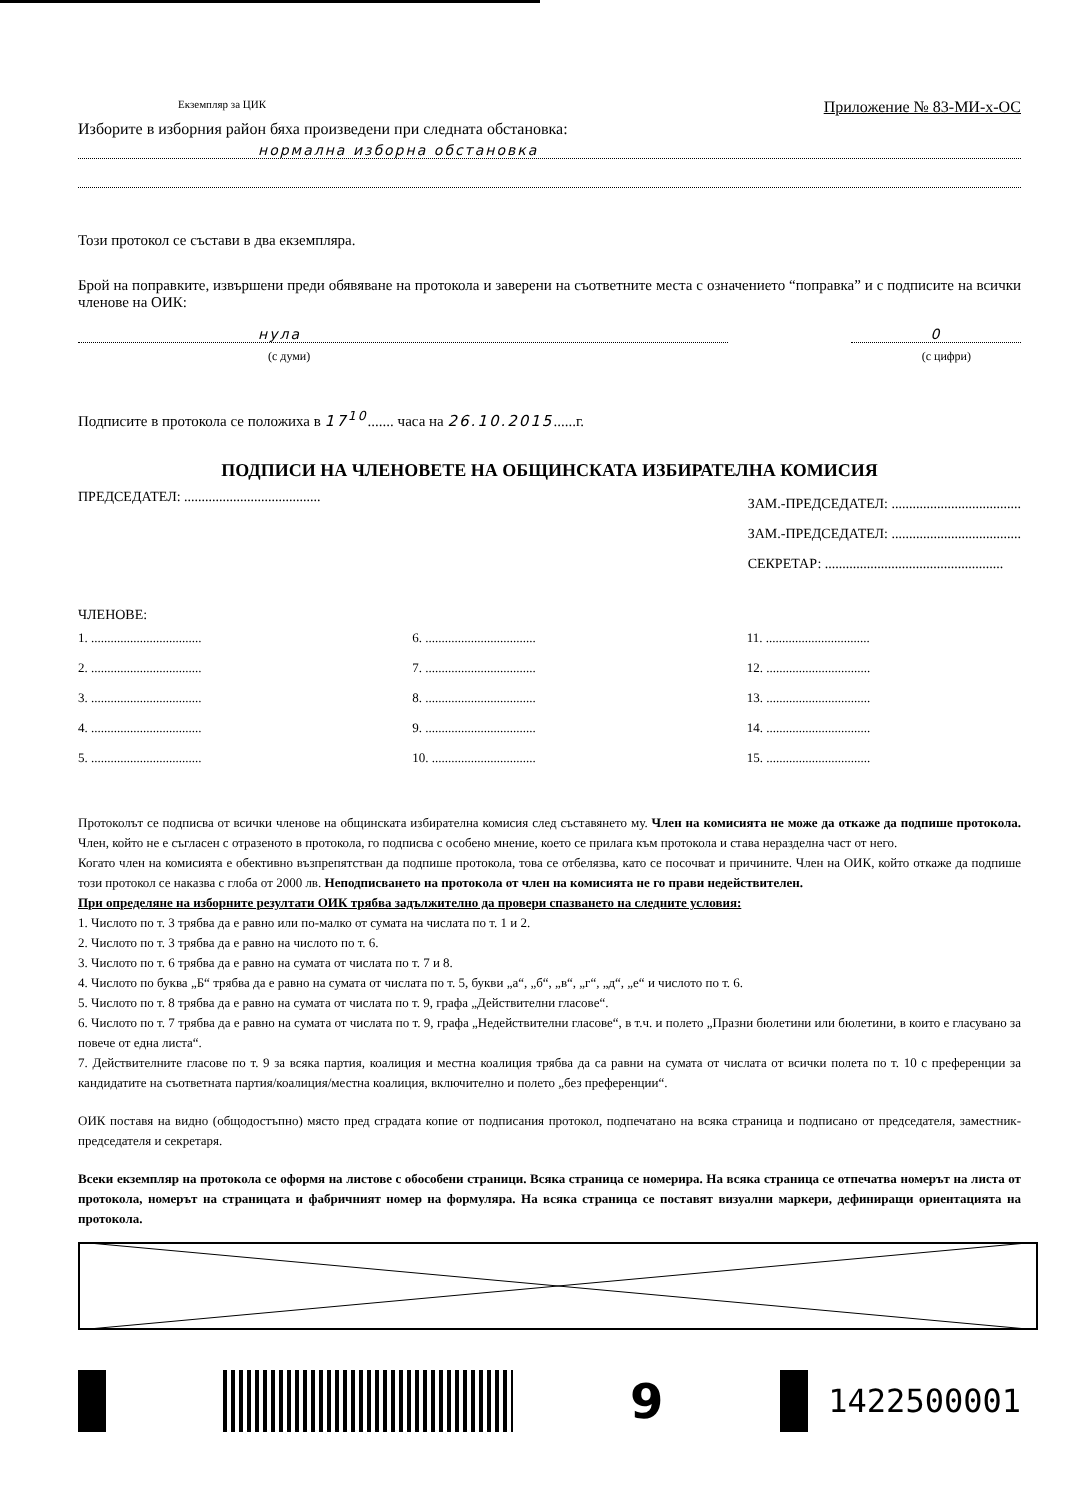Екземпляр за ЦИК Приложение № 83-МИ-х-ОС
Изборите в изборния район бяха произведени при следната обстановка:
нормална изборна обстановка
Този протокол се състави в два екземпляра.
Брой на поправките, извършени преди обявяване на протокола и заверени на съответните места с означението “поправка” и с подписите на всички членове на ОИК:
нула 0
(с думи) (с цифри)
Подписите в протокола се положиха в 17<sup>10</sup>....... часа на 26.10.2015......г.
ПОДПИСИ НА ЧЛЕНОВЕТЕ НА ОБЩИНСКАТА ИЗБИРАТЕЛНА КОМИСИЯ
ПРЕДСЕДАТЕЛ: ....................................... ЗАМ.-ПРЕДСЕДАТЕЛ: .....................................
ЗАМ.-ПРЕДСЕДАТЕЛ: .....................................
СЕКРЕТАР: ...................................................
ЧЛЕНОВЕ:
1. ..................................
2. ..................................
3. ..................................
4. ..................................
5. ..................................
6. ..................................
7. ..................................
8. ..................................
9. ..................................
10. ................................
11. ................................
12. ................................
13. ................................
14. ................................
15. ................................
Протоколът се подписва от всички членове на общинската избирателна комисия след съставянето му. Член на комисията не може да откаже да подпише протокола. Член, който не е съгласен с отразеното в протокола, го подписва с особено мнение, което се прилага към протокола и става неразделна част от него.
Когато член на комисията е обективно възпрепятстван да подпише протокола, това се отбелязва, като се посочват и причините. Член на ОИК, който откаже да подпише този протокол се наказва с глоба от 2000 лв. Неподписването на протокола от член на комисията не го прави недействителен.
При определяне на изборните резултати ОИК трябва задължително да провери спазването на следните условия:
1. Числото по т. 3 трябва да е равно или по-малко от сумата на числата по т. 1 и 2.
2. Числото по т. 3 трябва да е равно на числото по т. 6.
3. Числото по т. 6 трябва да е равно на сумата от числата по т. 7 и 8.
4. Числото по буква „Б“ трябва да е равно на сумата от числата по т. 5, букви „а“, „б“, „в“, „г“, „д“, „е“ и числото по т. 6.
5. Числото по т. 8 трябва да е равно на сумата от числата по т. 9, графа „Действителни гласове“.
6. Числото по т. 7 трябва да е равно на сумата от числата по т. 9, графа „Недействителни гласове“, в т.ч. и полето „Празни бюлетини или бюлетини, в които е гласувано за повече от една листа“.
7. Действителните гласове по т. 9 за всяка партия, коалиция и местна коалиция трябва да са равни на сумата от числата от всички полета по т. 10 с преференции за кандидатите на съответната партия/коалиция/местна коалиция, включително и полето „без преференции“.
ОИК поставя на видно (общодостъпно) място пред сградата копие от подписания протокол, подпечатано на всяка страница и подписано от председателя, заместник-председателя и секретаря.
Всеки екземпляр на протокола се оформя на листове с обособени страници. Всяка страница се номерира. На всяка страница се отпечатва номерът на листа от протокола, номерът на страницата и фабричният номер на формуляра. На всяка страница се поставят визуални маркери, дефиниращи ориентацията на протокола.
9 1422500001